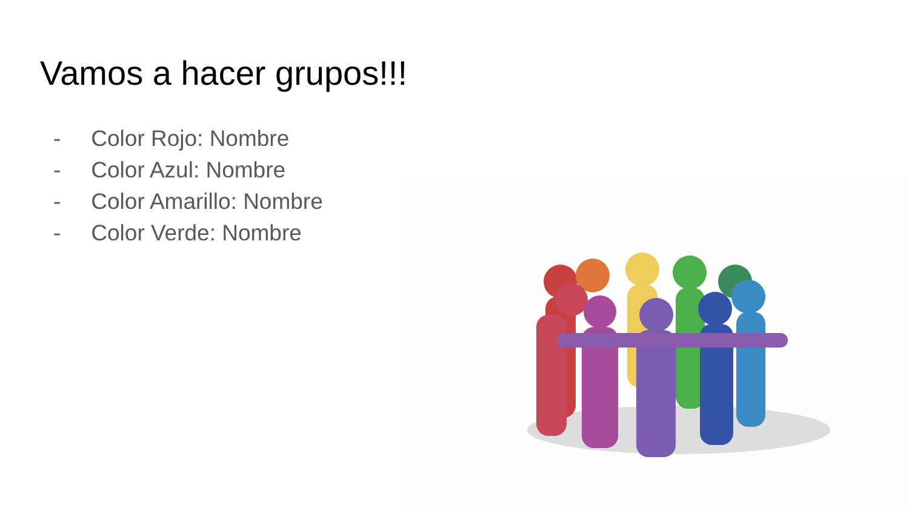Vamos a hacer grupos!!!
- Color Rojo: Nombre
- Color Azul: Nombre
- Color Amarillo: Nombre
- Color Verde: Nombre